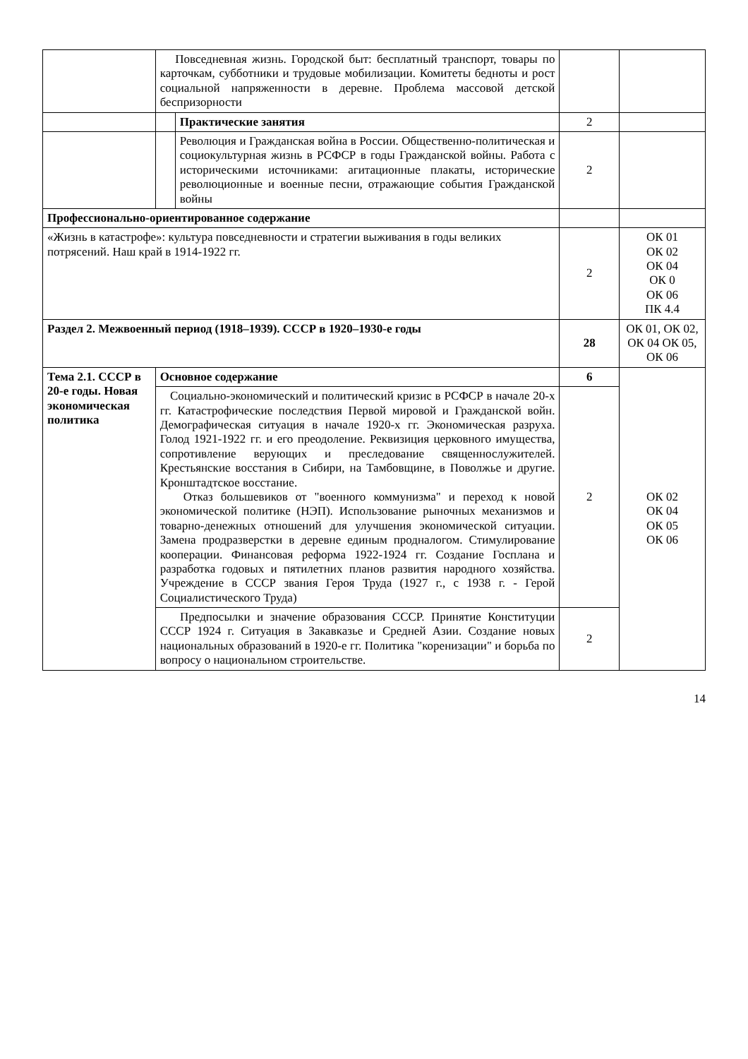| | Повседневная жизнь. Городской быт: бесплатный транспорт, товары по карточкам, субботники и трудовые мобилизации. Комитеты бедноты и рост социальной напряженности в деревне. Проблема массовой детской беспризорности | | | |
| | | Практические занятия | 2 | |
| | | Революция и Гражданская война в России. Общественно-политическая и социокультурная жизнь в РСФСР в годы Гражданской войны. Работа с историческими источниками: агитационные плакаты, исторические революционные и военные песни, отражающие события Гражданской войны | 2 | |
| Профессионально-ориентированное содержание | | | | |
| «Жизнь в катастрофе»: культура повседневности и стратегии выживания в годы великих потрясений. Наш край в 1914-1922 гг. | | | 2 | ОК 01 ОК 02 ОК 04 ОК 0 ОК 06 ПК 4.4 |
| Раздел 2. Межвоенный период (1918–1939). СССР в 1920–1930-е годы | | | 28 | ОК 01, ОК 02, ОК 04 ОК 05, ОК 06 |
| Тема 2.1. СССР в 20-е годы. Новая экономическая политика | Основное содержание | | 6 | ОК 02 ОК 04 ОК 05 ОК 06 |
| | Социально-экономический и политический кризис в РСФСР в начале 20-х гг. Катастрофические последствия Первой мировой и Гражданской войн. Демографическая ситуация в начале 1920-х гг. Экономическая разруха. Голод 1921-1922 гг. и его преодоление. Реквизиция церковного имущества, сопротивление верующих и преследование священнослужителей. Крестьянские восстания в Сибири, на Тамбовщине, в Поволжье и другие. Кронштадтское восстание. Отказ большевиков от "военного коммунизма" и переход к новой экономической политике (НЭП). Использование рыночных механизмов и товарно-денежных отношений для улучшения экономической ситуации. Замена продразверстки в деревне единым продналогом. Стимулирование кооперации. Финансовая реформа 1922-1924 гг. Создание Госплана и разработка годовых и пятилетних планов развития народного хозяйства. Учреждение в СССР звания Героя Труда (1927 г., с 1938 г. - Герой Социалистического Труда) | | 2 | |
| | Предпосылки и значение образования СССР. Принятие Конституции СССР 1924 г. Ситуация в Закавказье и Средней Азии. Создание новых национальных образований в 1920-е гг. Политика "коренизации" и борьба по вопросу о национальном строительстве. | | 2 | |
14